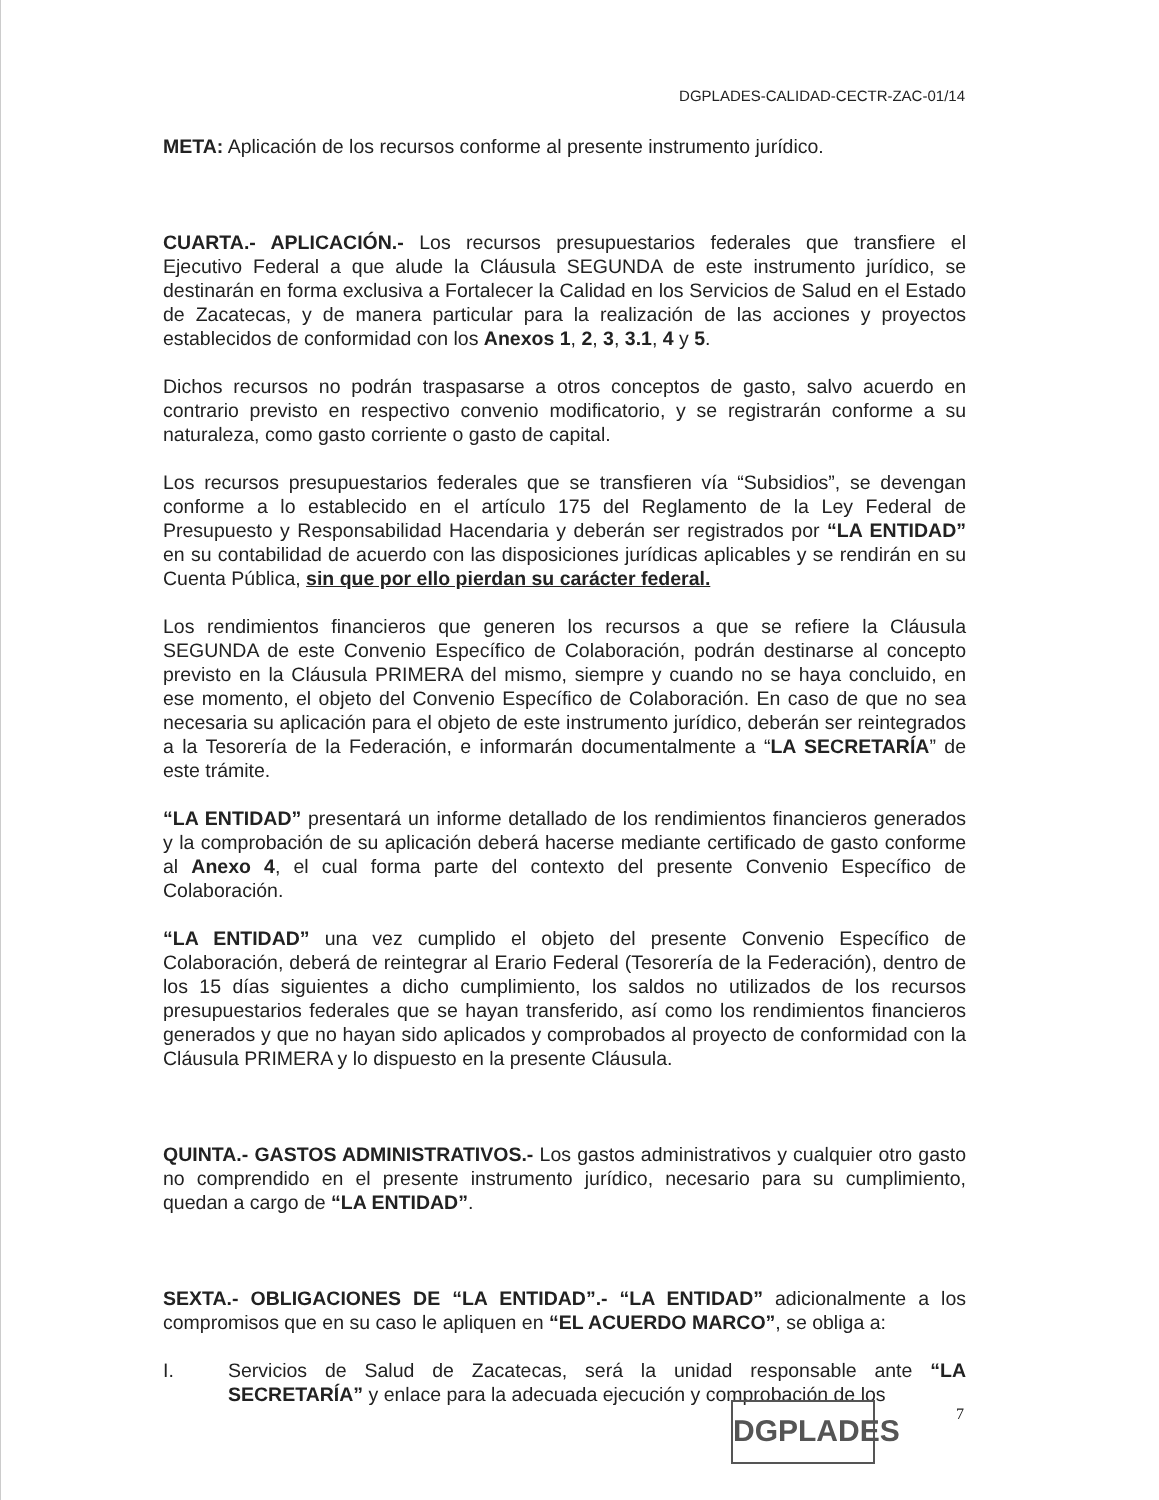DGPLADES-CALIDAD-CECTR-ZAC-01/14
META: Aplicación de los recursos conforme al presente instrumento jurídico.
CUARTA.- APLICACIÓN.- Los recursos presupuestarios federales que transfiere el Ejecutivo Federal a que alude la Cláusula SEGUNDA de este instrumento jurídico, se destinarán en forma exclusiva a Fortalecer la Calidad en los Servicios de Salud en el Estado de Zacatecas, y de manera particular para la realización de las acciones y proyectos establecidos de conformidad con los Anexos 1, 2, 3, 3.1, 4 y 5.
Dichos recursos no podrán traspasarse a otros conceptos de gasto, salvo acuerdo en contrario previsto en respectivo convenio modificatorio, y se registrarán conforme a su naturaleza, como gasto corriente o gasto de capital.
Los recursos presupuestarios federales que se transfieren vía “Subsidios”, se devengan conforme a lo establecido en el artículo 175 del Reglamento de la Ley Federal de Presupuesto y Responsabilidad Hacendaria y deberán ser registrados por “LA ENTIDAD” en su contabilidad de acuerdo con las disposiciones jurídicas aplicables y se rendirán en su Cuenta Pública, sin que por ello pierdan su carácter federal.
Los rendimientos financieros que generen los recursos a que se refiere la Cláusula SEGUNDA de este Convenio Específico de Colaboración, podrán destinarse al concepto previsto en la Cláusula PRIMERA del mismo, siempre y cuando no se haya concluido, en ese momento, el objeto del Convenio Específico de Colaboración. En caso de que no sea necesaria su aplicación para el objeto de este instrumento jurídico, deberán ser reintegrados a la Tesorería de la Federación, e informarán documentalmente a “LA SECRETARÍA” de este trámite.
“LA ENTIDAD” presentará un informe detallado de los rendimientos financieros generados y la comprobación de su aplicación deberá hacerse mediante certificado de gasto conforme al Anexo 4, el cual forma parte del contexto del presente Convenio Específico de Colaboración.
“LA ENTIDAD” una vez cumplido el objeto del presente Convenio Específico de Colaboración, deberá de reintegrar al Erario Federal (Tesorería de la Federación), dentro de los 15 días siguientes a dicho cumplimiento, los saldos no utilizados de los recursos presupuestarios federales que se hayan transferido, así como los rendimientos financieros generados y que no hayan sido aplicados y comprobados al proyecto de conformidad con la Cláusula PRIMERA y lo dispuesto en la presente Cláusula.
QUINTA.- GASTOS ADMINISTRATIVOS.- Los gastos administrativos y cualquier otro gasto no comprendido en el presente instrumento jurídico, necesario para su cumplimiento, quedan a cargo de “LA ENTIDAD”.
SEXTA.- OBLIGACIONES DE “LA ENTIDAD”.- “LA ENTIDAD” adicionalmente a los compromisos que en su caso le apliquen en “EL ACUERDO MARCO”, se obliga a:
I. Servicios de Salud de Zacatecas, será la unidad responsable ante “LA SECRETARÍA” y enlace para la adecuada ejecución y comprobación de los
7
DGPLADES